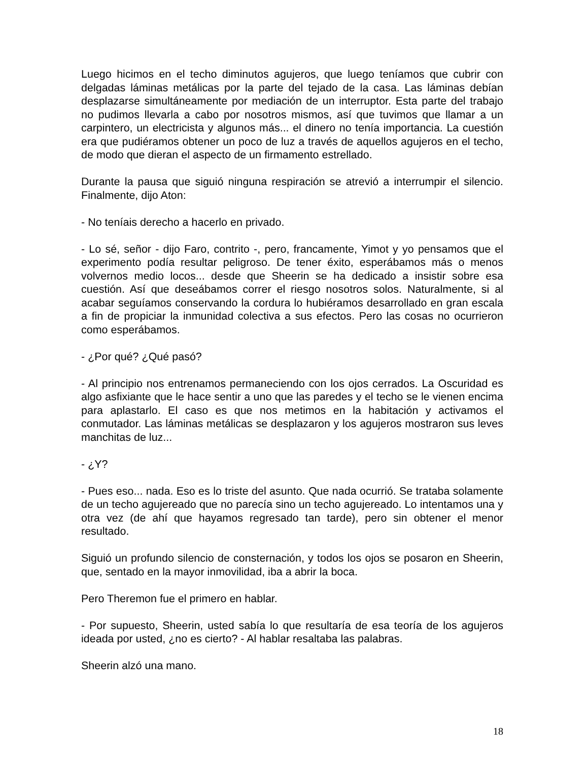Luego hicimos en el techo diminutos agujeros, que luego teníamos que cubrir con delgadas láminas metálicas por la parte del tejado de la casa. Las láminas debían desplazarse simultáneamente por mediación de un interruptor. Esta parte del trabajo no pudimos llevarla a cabo por nosotros mismos, así que tuvimos que llamar a un carpintero, un electricista y algunos más... el dinero no tenía importancia. La cuestión era que pudiéramos obtener un poco de luz a través de aquellos agujeros en el techo, de modo que dieran el aspecto de un firmamento estrellado.
Durante la pausa que siguió ninguna respiración se atrevió a interrumpir el silencio. Finalmente, dijo Aton:
- No teníais derecho a hacerlo en privado.
- Lo sé, señor - dijo Faro, contrito -, pero, francamente, Yimot y yo pensamos que el experimento podía resultar peligroso. De tener éxito, esperábamos más o menos volvernos medio locos... desde que Sheerin se ha dedicado a insistir sobre esa cuestión. Así que deseábamos correr el riesgo nosotros solos. Naturalmente, si al acabar seguíamos conservando la cordura lo hubiéramos desarrollado en gran escala a fin de propiciar la inmunidad colectiva a sus efectos. Pero las cosas no ocurrieron como esperábamos.
- ¿Por qué? ¿Qué pasó?
- Al principio nos entrenamos permaneciendo con los ojos cerrados. La Oscuridad es algo asfixiante que le hace sentir a uno que las paredes y el techo se le vienen encima para aplastarlo. El caso es que nos metimos en la habitación y activamos el conmutador. Las láminas metálicas se desplazaron y los agujeros mostraron sus leves manchitas de luz...
- ¿Y?
- Pues eso... nada. Eso es lo triste del asunto. Que nada ocurrió. Se trataba solamente de un techo agujereado que no parecía sino un techo agujereado. Lo intentamos una y otra vez (de ahí que hayamos regresado tan tarde), pero sin obtener el menor resultado.
Siguió un profundo silencio de consternación, y todos los ojos se posaron en Sheerin, que, sentado en la mayor inmovilidad, iba a abrir la boca.
Pero Theremon fue el primero en hablar.
- Por supuesto, Sheerin, usted sabía lo que resultaría de esa teoría de los agujeros ideada por usted, ¿no es cierto? - Al hablar resaltaba las palabras.
Sheerin alzó una mano.
18